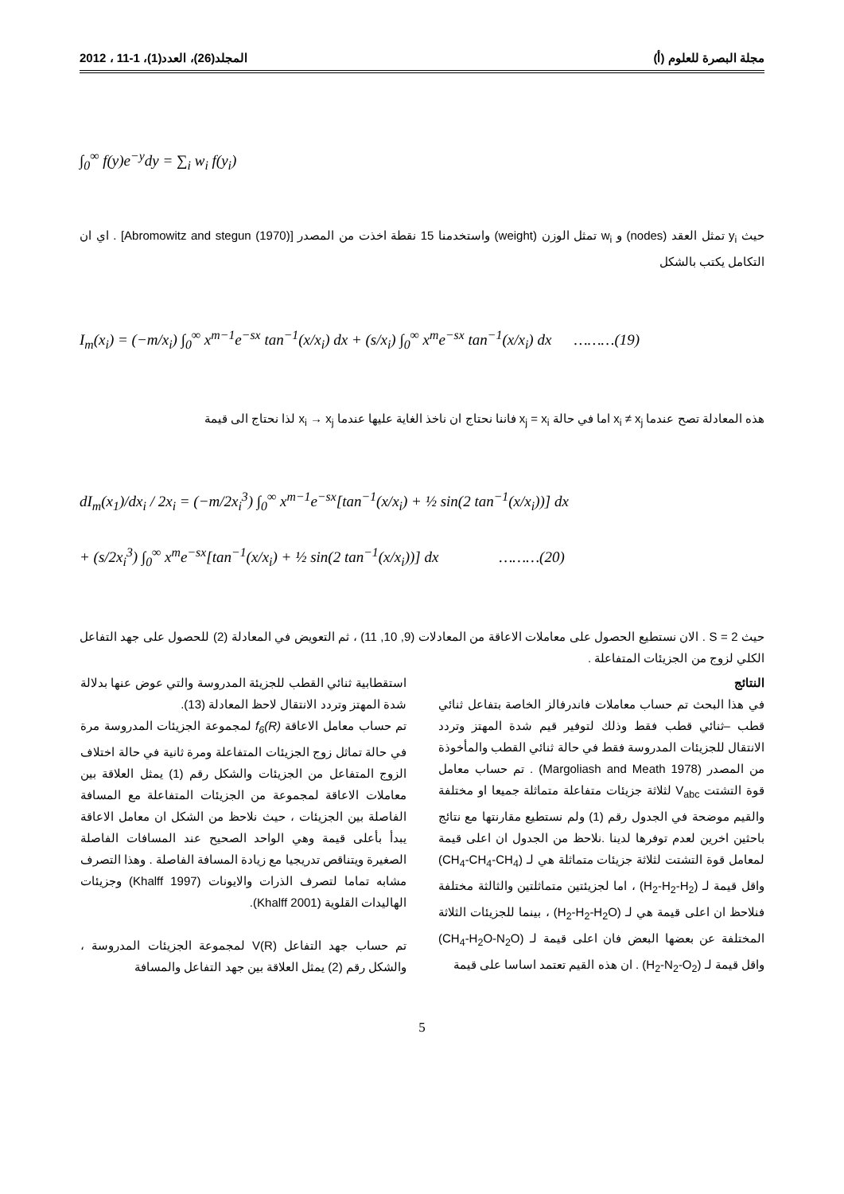مجلة البصرة للعلوم (أ) المجلد(26)، العدد(1)، 1-11 ، 2012
∫<sub>0</sub><sup>∞</sup> f(y)e<sup>−y</sup>dy = ∑<sub>i</sub> w<sub>i</sub> f(y<sub>i</sub>)
حيث y<sub>i</sub> تمثل العقد (nodes) و w<sub>i</sub> تمثل الوزن (weight) واستخدمنا 15 نقطة اخذت من المصدر [Abromowitz and stegun (1970)] . اي ان التكامل يكتب بالشكل
I<sub>m</sub>(x<sub>i</sub>) = (−m/x<sub>i</sub>) ∫<sub>0</sub><sup>∞</sup> x<sup>m−1</sup>e<sup>−sx</sup> tan<sup>−1</sup>(x/x<sub>i</sub>) dx + (s/x<sub>i</sub>) ∫<sub>0</sub><sup>∞</sup> x<sup>m</sup>e<sup>−sx</sup> tan<sup>−1</sup>(x/x<sub>i</sub>) dx ………(19)
هذه المعادلة تصح عندما x<sub>i</sub> ≠ x<sub>j</sub> اما في حالة x<sub>j</sub> = x<sub>i</sub> فاننا نحتاج ان ناخذ الغاية عليها عندما x<sub>i</sub> → x<sub>j</sub> لذا نحتاج الى قيمة
dI<sub>m</sub>(x<sub>1</sub>)/dx<sub>i</sub> / 2x<sub>i</sub> = (−m/2x<sub>i</sub><sup>3</sup>) ∫<sub>0</sub><sup>∞</sup> x<sup>m−1</sup>e<sup>−sx</sup>[tan<sup>−1</sup>(x/x<sub>i</sub>) + ½ sin(2 tan<sup>−1</sup>(x/x<sub>i</sub>))] dx
+ (s/2x<sub>i</sub><sup>3</sup>) ∫<sub>0</sub><sup>∞</sup> x<sup>m</sup>e<sup>−sx</sup>[tan<sup>−1</sup>(x/x<sub>i</sub>) + ½ sin(2 tan<sup>−1</sup>(x/x<sub>i</sub>))] dx ………(20)
حيث S = 2 . الان نستطيع الحصول على معاملات الاعاقة من المعادلات (9, 10, 11) ، ثم التعويض في المعادلة (2) للحصول على جهد التفاعل الكلي لزوج من الجزيئات المتفاعلة .
النتائج
في هذا البحث تم حساب معاملات فاندرفالز الخاصة بتفاعل ثنائي قطب –ثنائي قطب فقط وذلك لتوفير قيم شدة المهتز وتردد الانتقال للجزيئات المدروسة فقط في حالة ثنائي القطب والمأخوذة من المصدر (Margoliash and Meath 1978) . تم حساب معامل قوة التشتت V<sub>abc</sub> لثلاثة جزيئات متفاعلة متماثلة جميعا او مختلفة والقيم موضحة في الجدول رقم (1) ولم نستطيع مقارنتها مع نتائج باحثين اخرين لعدم توفرها لدينا .نلاحظ من الجدول ان اعلى قيمة لمعامل قوة التشتت لثلاثة جزيئات متماثلة هي لـ (CH<sub>4</sub>-CH<sub>4</sub>-CH<sub>4</sub>) واقل قيمة لـ (H<sub>2</sub>-H<sub>2</sub>-H<sub>2</sub>) ، اما لجزيئتين متماثلتين والثالثة مختلفة فنلاحظ ان اعلى قيمة هي لـ (H<sub>2</sub>-H<sub>2</sub>-H<sub>2</sub>O) ، بينما للجزيئات الثلاثة المختلفة عن بعضها البعض فان اعلى قيمة لـ (CH<sub>4</sub>-H<sub>2</sub>O-N<sub>2</sub>O) واقل قيمة لـ (H<sub>2</sub>-N<sub>2</sub>-O<sub>2</sub>) . ان هذه القيم تعتمد اساسا على قيمة
استقطابية ثنائي القطب للجزيئة المدروسة والتي عوض عنها بدلالة شدة المهتز وتردد الانتقال لاحظ المعادلة (13).
تم حساب معامل الاعاقة f<sub>6</sub>(R) لمجموعة الجزيئات المدروسة مرة في حالة تماثل زوج الجزيئات المتفاعلة ومرة ثانية في حالة اختلاف الزوج المتفاعل من الجزيئات والشكل رقم (1) يمثل العلاقة بين معاملات الاعاقة لمجموعة من الجزيئات المتفاعلة مع المسافة الفاصلة بين الجزيئات ، حيث نلاحظ من الشكل ان معامل الاعاقة يبدأ بأعلى قيمة وهي الواحد الصحيح عند المسافات الفاصلة الصغيرة ويتناقص تدريجيا مع زيادة المسافة الفاصلة . وهذا التصرف مشابه تماما لتصرف الذرات والايونات (Khalff 1997) وجزيئات الهاليدات القلوية (Khalff 2001).
تم حساب جهد التفاعل V(R) لمجموعة الجزيئات المدروسة ، والشكل رقم (2) يمثل العلاقة بين جهد التفاعل والمسافة
5